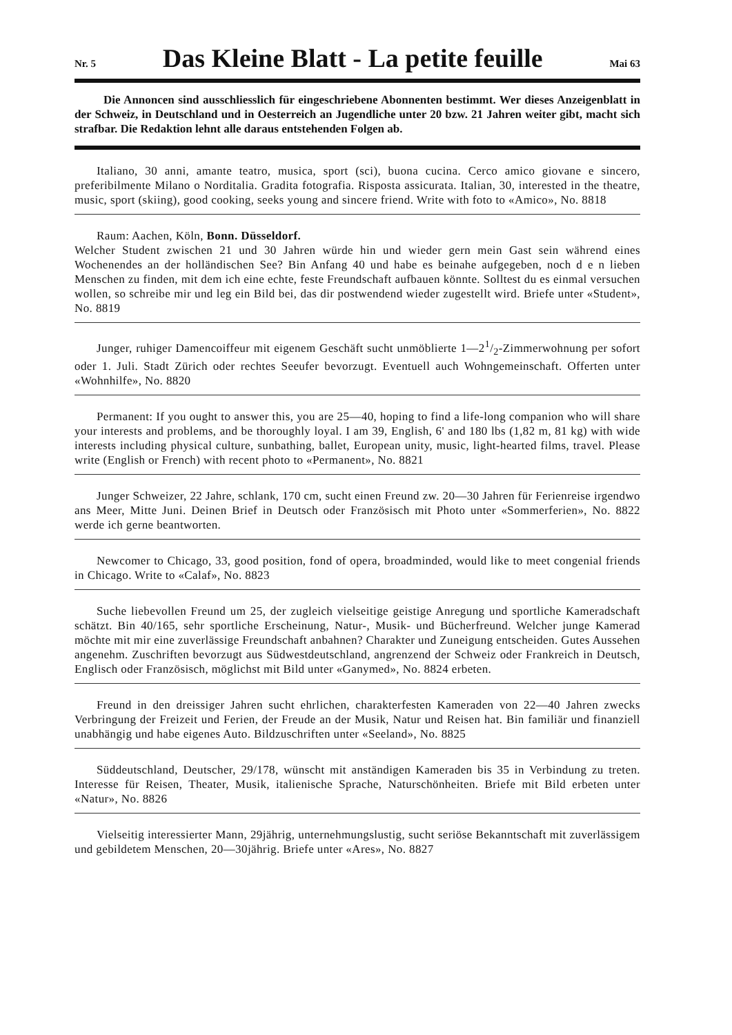Nr. 5 Das Kleine Blatt - La petite feuille Mai 63
Die Annoncen sind ausschliesslich für eingeschriebene Abonnenten bestimmt. Wer dieses Anzeigenblatt in der Schweiz, in Deutschland und in Oesterreich an Jugendliche unter 20 bzw. 21 Jahren weiter gibt, macht sich strafbar. Die Redaktion lehnt alle daraus entstehenden Folgen ab.
Italiano, 30 anni, amante teatro, musica, sport (sci), buona cucina. Cerco amico giovane e sincero, preferibilmente Milano o Norditalia. Gradita fotografia. Risposta assicurata. Italian, 30, interested in the theatre, music, sport (skiing), good cooking, seeks young and sincere friend. Write with foto to «Amico», No. 8818
Raum: Aachen, Köln, Bonn. Düsseldorf.
Welcher Student zwischen 21 und 30 Jahren würde hin und wieder gern mein Gast sein während eines Wochenendes an der holländischen See? Bin Anfang 40 und habe es beinahe aufgegeben, noch d e n lieben Menschen zu finden, mit dem ich eine echte, feste Freundschaft aufbauen könnte. Solltest du es einmal versuchen wollen, so schreibe mir und leg ein Bild bei, das dir postwendend wieder zugestellt wird. Briefe unter «Student», No. 8819
Junger, ruhiger Damencoiffeur mit eigenem Geschäft sucht unmöblierte 1—21/2-Zimmerwohnung per sofort oder 1. Juli. Stadt Zürich oder rechtes Seeufer bevorzugt. Eventuell auch Wohngemeinschaft. Offerten unter «Wohnhilfe», No. 8820
Permanent: If you ought to answer this, you are 25—40, hoping to find a life-long companion who will share your interests and problems, and be thoroughly loyal. I am 39, English, 6' and 180 lbs (1,82 m, 81 kg) with wide interests including physical culture, sunbathing, ballet, European unity, music, light-hearted films, travel. Please write (English or French) with recent photo to «Permanent», No. 8821
Junger Schweizer, 22 Jahre, schlank, 170 cm, sucht einen Freund zw. 20—30 Jahren für Ferienreise irgendwo ans Meer, Mitte Juni. Deinen Brief in Deutsch oder Französisch mit Photo unter «Sommerferien», No. 8822 werde ich gerne beantworten.
Newcomer to Chicago, 33, good position, fond of opera, broadminded, would like to meet congenial friends in Chicago. Write to «Calaf», No. 8823
Suche liebevollen Freund um 25, der zugleich vielseitige geistige Anregung und sportliche Kameradschaft schätzt. Bin 40/165, sehr sportliche Erscheinung, Natur-, Musik- und Bücherfreund. Welcher junge Kamerad möchte mit mir eine zuverlässige Freundschaft anbahnen? Charakter und Zuneigung entscheiden. Gutes Aussehen angenehm. Zuschriften bevorzugt aus Südwestdeutschland, angrenzend der Schweiz oder Frankreich in Deutsch, Englisch oder Französisch, möglichst mit Bild unter «Ganymed», No. 8824 erbeten.
Freund in den dreissiger Jahren sucht ehrlichen, charakterfesten Kameraden von 22—40 Jahren zwecks Verbringung der Freizeit und Ferien, der Freude an der Musik, Natur und Reisen hat. Bin familiär und finanziell unabhängig und habe eigenes Auto. Bildzuschriften unter «Seeland», No. 8825
Süddeutschland, Deutscher, 29/178, wünscht mit anständigen Kameraden bis 35 in Verbindung zu treten. Interesse für Reisen, Theater, Musik, italienische Sprache, Naturschönheiten. Briefe mit Bild erbeten unter «Natur», No. 8826
Vielseitig interessierter Mann, 29jährig, unternehmungslustig, sucht seriöse Bekanntschaft mit zuverlässigem und gebildetem Menschen, 20—30jährig. Briefe unter «Ares», No. 8827